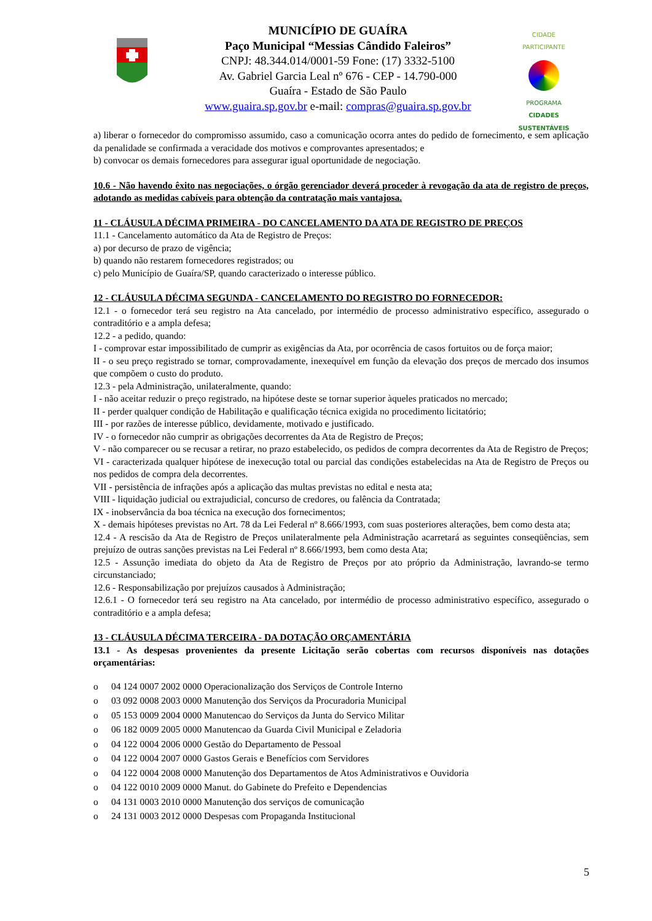MUNICÍPIO DE GUAÍRA
Paço Municipal “Messias Cândido Faleiros”
CNPJ: 48.344.014/0001-59 Fone: (17) 3332-5100
Av. Gabriel Garcia Leal nº 676 - CEP - 14.790-000
Guaíra - Estado de São Paulo
www.guaira.sp.gov.br e-mail: compras@guaira.sp.gov.br
CIDADE PARTICIPANTE
PROGRAMA
CIDADES
SUSTENTÁVEIS
a) liberar o fornecedor do compromisso assumido, caso a comunicação ocorra antes do pedido de fornecimento, e sem aplicação da penalidade se confirmada a veracidade dos motivos e comprovantes apresentados; e
b) convocar os demais fornecedores para assegurar igual oportunidade de negociação.
10.6 - Não havendo êxito nas negociações, o órgão gerenciador deverá proceder à revogação da ata de registro de preços, adotando as medidas cabíveis para obtenção da contratação mais vantajosa.
11 - CLÁUSULA DÉCIMA PRIMEIRA - DO CANCELAMENTO DA ATA DE REGISTRO DE PREÇOS
11.1 - Cancelamento automático da Ata de Registro de Preços:
a) por decurso de prazo de vigência;
b) quando não restarem fornecedores registrados; ou
c) pelo Município de Guaíra/SP, quando caracterizado o interesse público.
12 - CLÁUSULA DÉCIMA SEGUNDA - CANCELAMENTO DO REGISTRO DO FORNECEDOR:
12.1 - o fornecedor terá seu registro na Ata cancelado, por intermédio de processo administrativo específico, assegurado o contraditório e a ampla defesa;
12.2 - a pedido, quando:
I - comprovar estar impossibilitado de cumprir as exigências da Ata, por ocorrência de casos fortuitos ou de força maior;
II - o seu preço registrado se tornar, comprovadamente, inexequível em função da elevação dos preços de mercado dos insumos que compõem o custo do produto.
12.3 - pela Administração, unilateralmente, quando:
I - não aceitar reduzir o preço registrado, na hipótese deste se tornar superior àqueles praticados no mercado;
II - perder qualquer condição de Habilitação e qualificação técnica exigida no procedimento licitatório;
III - por razões de interesse público, devidamente, motivado e justificado.
IV - o fornecedor não cumprir as obrigações decorrentes da Ata de Registro de Preços;
V - não comparecer ou se recusar a retirar, no prazo estabelecido, os pedidos de compra decorrentes da Ata de Registro de Preços;
VI - caracterizada qualquer hipótese de inexecução total ou parcial das condições estabelecidas na Ata de Registro de Preços ou nos pedidos de compra dela decorrentes.
VII - persistência de infrações após a aplicação das multas previstas no edital e nesta ata;
VIII - liquidação judicial ou extrajudicial, concurso de credores, ou falência da Contratada;
IX - inobservância da boa técnica na execução dos fornecimentos;
X - demais hipóteses previstas no Art. 78 da Lei Federal nº 8.666/1993, com suas posteriores alterações, bem como desta ata;
12.4 - A rescisão da Ata de Registro de Preços unilateralmente pela Administração acarretará as seguintes conseqüências, sem prejuízo de outras sanções previstas na Lei Federal nº 8.666/1993, bem como desta Ata;
12.5 - Assunção imediata do objeto da Ata de Registro de Preços por ato próprio da Administração, lavrando-se termo circunstanciado;
12.6 - Responsabilização por prejuízos causados à Administração;
12.6.1 - O fornecedor terá seu registro na Ata cancelado, por intermédio de processo administrativo específico, assegurado o contraditório e a ampla defesa;
13 - CLÁUSULA DÉCIMA TERCEIRA - DA DOTAÇÃO ORÇAMENTÁRIA
13.1 - As despesas provenientes da presente Licitação serão cobertas com recursos disponíveis nas dotações orçamentárias:
o 04 124 0007 2002 0000 Operacionalização dos Serviços de Controle Interno
o 03 092 0008 2003 0000 Manutenção dos Serviços da Procuradoria Municipal
o 05 153 0009 2004 0000 Manutencao do Serviços da Junta do Servico Militar
o 06 182 0009 2005 0000 Manutencao da Guarda Civil Municipal e Zeladoria
o 04 122 0004 2006 0000 Gestão do Departamento de Pessoal
o 04 122 0004 2007 0000 Gastos Gerais e Benefícios com Servidores
o 04 122 0004 2008 0000 Manutenção dos Departamentos de Atos Administrativos e Ouvidoria
o 04 122 0010 2009 0000 Manut. do Gabinete do Prefeito e Dependencias
o 04 131 0003 2010 0000 Manutenção dos serviços de comunicação
o 24 131 0003 2012 0000 Despesas com Propaganda Institucional
5